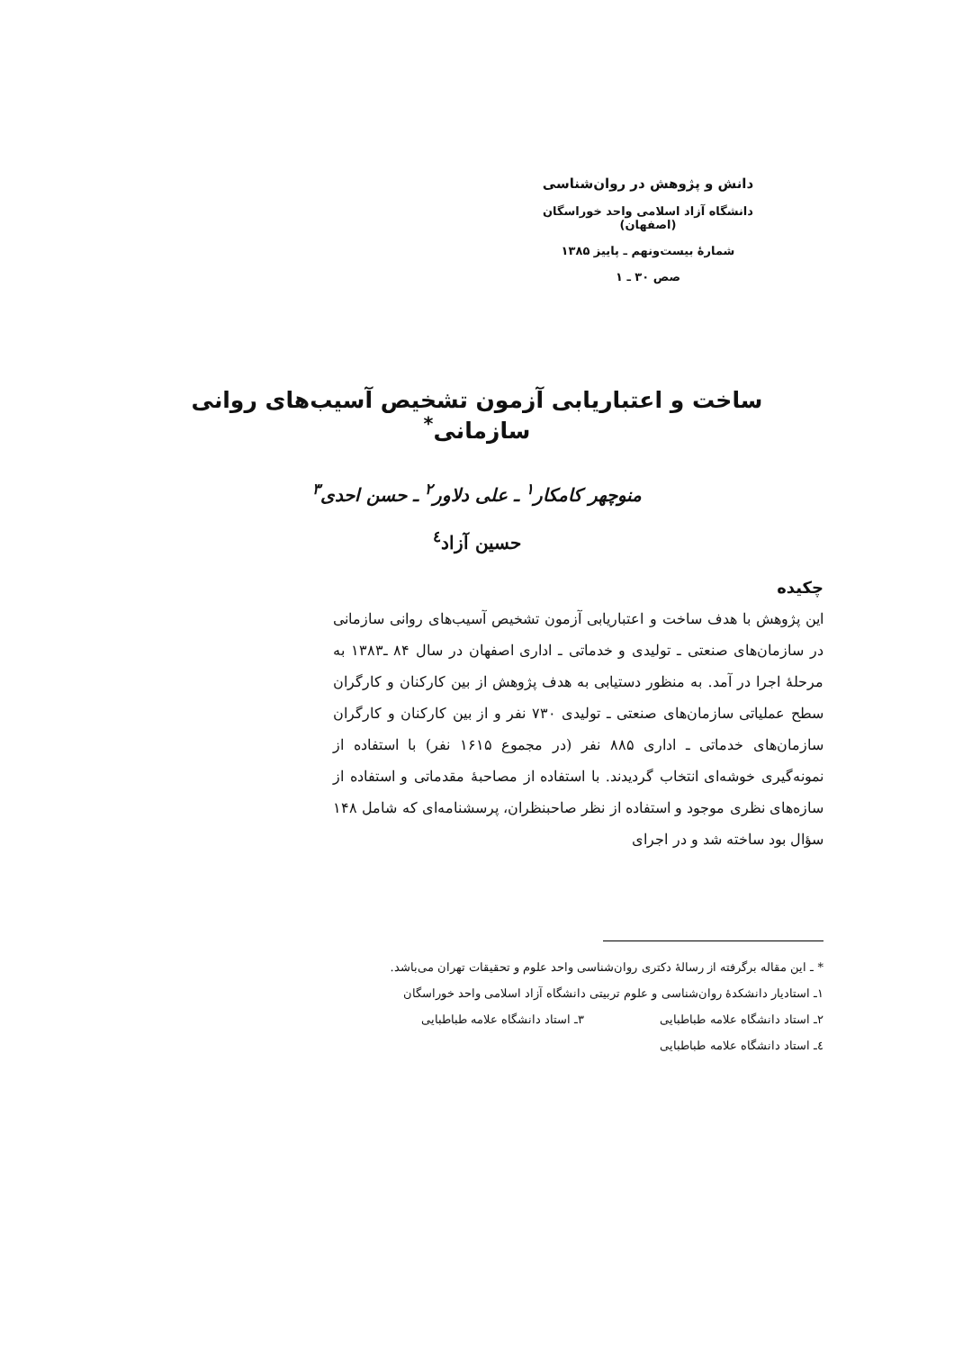دانش و پژوهش در روان‌شناسی
دانشگاه آزاد اسلامی واحد خوراسگان (اصفهان)
شمارهٔ بیست‌ونهم ـ پاییز ۱۳۸۵
صص ۳۰ ـ ۱
ساخت و اعتباریابی آزمون تشخیص آسیب‌های روانی سازمانی<sup>*</sup>
منوچهر کامکار<sup>۱</sup> ـ علی دلاور<sup>۲</sup> ـ حسن احدی<sup>۳</sup>
حسین آزاد<sup>٤</sup>
چکیده
این پژوهش با هدف ساخت و اعتباریابی آزمون تشخیص آسیب‌های روانی سازمانی در سازمان‌های صنعتی ـ تولیدی و خدماتی ـ اداری اصفهان در سال ۸۴ ـ۱۳۸۳ به مرحلهٔ اجرا در آمد. به منظور دستیابی به هدف پژوهش از بین کارکنان و کارگران سطح عملیاتی سازمان‌های صنعتی ـ تولیدی ۷۳۰ نفر و از بین کارکنان و کارگران سازمان‌های خدماتی ـ اداری ۸۸۵ نفر (در مجموع ۱۶۱۵ نفر) با استفاده از نمونه‌گیری خوشه‌ای انتخاب گردیدند. با استفاده از مصاحبهٔ مقدماتی و استفاده از سازه‌های نظری موجود و استفاده از نظر صاحبنظران، پرسشنامه‌ای که شامل ۱۴۸ سؤال بود ساخته شد و در اجرای
* ـ این مقاله برگرفته از رسالهٔ دکتری روان‌شناسی واحد علوم و تحقیقات تهران می‌باشد.
۱ـ استادیار دانشکدهٔ روان‌شناسی و علوم تربیتی دانشگاه آزاد اسلامی واحد خوراسگان
۲ـ استاد دانشگاه علامه طباطبایی ۳ـ استاد دانشگاه علامه طباطبایی
٤ـ استاد دانشگاه علامه طباطبایی